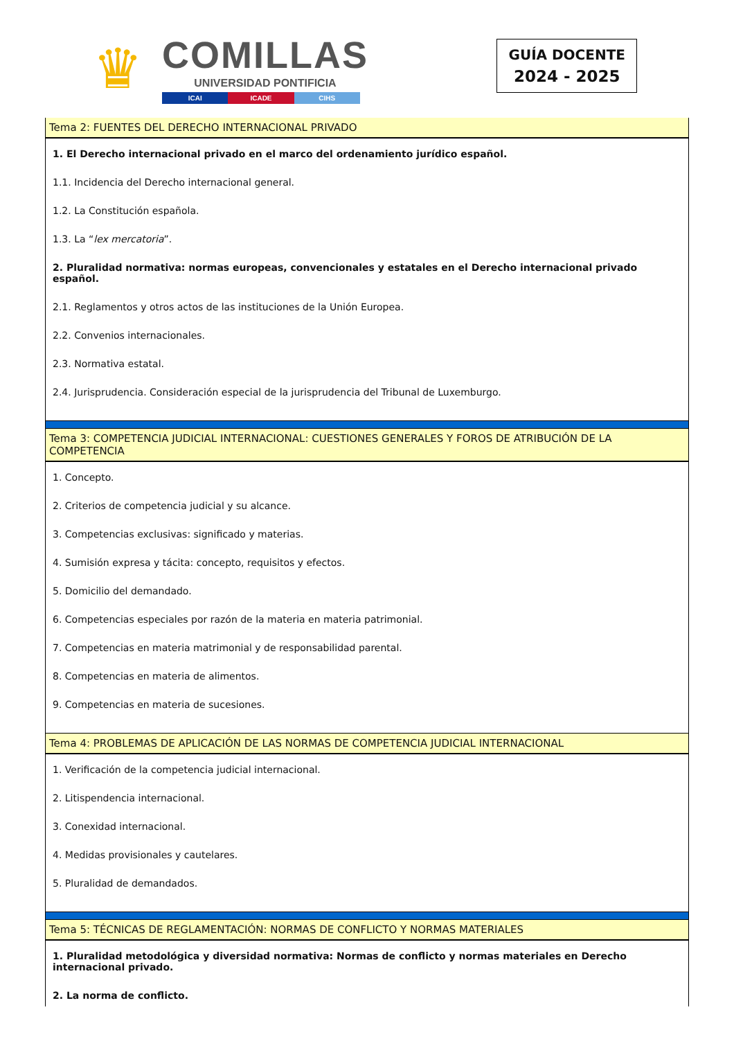♛
COMILLAS
UNIVERSIDAD PONTIFICIA
ICAI ICADE CIHS
GUÍA DOCENTE
2024 - 2025
Tema 2: FUENTES DEL DERECHO INTERNACIONAL PRIVADO
1. El Derecho internacional privado en el marco del ordenamiento jurídico español.
1.1. Incidencia del Derecho internacional general.
1.2. La Constitución española.
1.3. La “lex mercatoria”.
2. Pluralidad normativa: normas europeas, convencionales y estatales en el Derecho internacional privado español.
2.1. Reglamentos y otros actos de las instituciones de la Unión Europea.
2.2. Convenios internacionales.
2.3. Normativa estatal.
2.4. Jurisprudencia. Consideración especial de la jurisprudencia del Tribunal de Luxemburgo.
Tema 3: COMPETENCIA JUDICIAL INTERNACIONAL: CUESTIONES GENERALES Y FOROS DE ATRIBUCIÓN DE LA COMPETENCIA
1. Concepto.
2. Criterios de competencia judicial y su alcance.
3. Competencias exclusivas: significado y materias.
4. Sumisión expresa y tácita: concepto, requisitos y efectos.
5. Domicilio del demandado.
6. Competencias especiales por razón de la materia en materia patrimonial.
7. Competencias en materia matrimonial y de responsabilidad parental.
8. Competencias en materia de alimentos.
9. Competencias en materia de sucesiones.
Tema 4: PROBLEMAS DE APLICACIÓN DE LAS NORMAS DE COMPETENCIA JUDICIAL INTERNACIONAL
1. Verificación de la competencia judicial internacional.
2. Litispendencia internacional.
3. Conexidad internacional.
4. Medidas provisionales y cautelares.
5. Pluralidad de demandados.
Tema 5: TÉCNICAS DE REGLAMENTACIÓN: NORMAS DE CONFLICTO Y NORMAS MATERIALES
1. Pluralidad metodológica y diversidad normativa: Normas de conflicto y normas materiales en Derecho internacional privado.
2. La norma de conflicto.